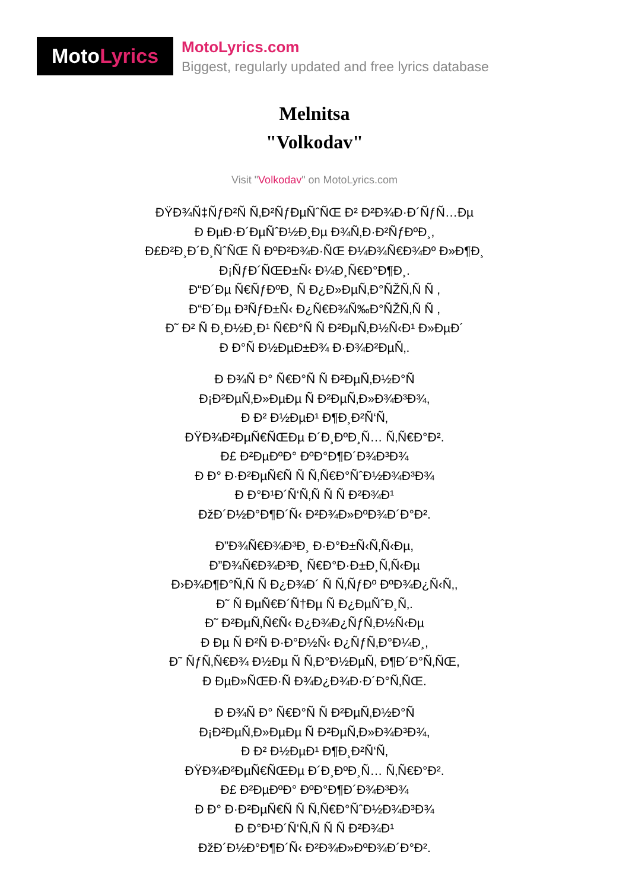Moto Lyrics
MotoLyrics.com
Biggest, regularly updated and free lyrics database
Melnitsa
"Volkodav"
Visit "Volkodav" on MotoLyrics.com
ÐŸÐ¾Ñ‡ÑƒÐ²Ñ Ñ‚Ð²ÑƒÐµÑˆÑŒ Ð² Ð²Ð¾Ð·Ð´ÑƒÑ…Ðµ
Ð ÐµÐ·Ð´ÐµÑˆÐ½Ð¸Ðµ Ð¾Ñ‚Ð·Ð²ÑƒÐºÐ¸,
Ð£Ð²Ð¸Ð´Ð¸ÑˆÑŒ Ñ ÐºÐ²Ð¾Ð·ÑŒ Ð¼Ð¾Ñ€Ð¾Ðº Ð»Ð¶Ð¸
Ð¡ÑƒÐ´ÑŒÐ±Ñ‹ Ð¼Ð¸Ñ€Ð°Ð¶Ð¸.
Ð“Ð´Ðµ Ñ€ÑƒÐºÐ¸ Ñ Ð¿Ð»ÐµÑ‚Ð°ÑŽÑ‚Ñ Ñ ,
Ð“Ð´Ðµ Ð³ÑƒÐ±Ñ‹ Ð¿Ñ€Ð¾Ñ‰Ð°ÑŽÑ‚Ñ Ñ ,
Ð˜ Ð² Ñ Ð¸Ð½Ð¸Ð¹ Ñ€Ð°Ñ Ñ Ð²ÐµÑ‚Ð½Ñ‹Ð¹ Ð»ÐµÐ´
Ð Ð°Ñ Ð½ÐµÐ±Ð¾ Ð·Ð¾Ð²ÐµÑ‚.
Ð Ð¾Ñ Ð° Ñ€Ð°Ñ Ñ Ð²ÐµÑ‚Ð½Ð°Ñ
Ð¡Ð²ÐµÑ‚Ð»ÐµÐµ Ñ Ð²ÐµÑ‚Ð»Ð¾Ð³Ð¾,
Ð Ð² Ð½ÐµÐ¹ Ð¶Ð¸Ð²Ñ‘Ñ‚
ÐŸÐ¾Ð²ÐµÑ€ÑŒÐµ Ð´Ð¸ÐºÐ¸Ñ… Ñ‚Ñ€Ð°Ð².
Ð£ Ð²ÐµÐºÐ° ÐºÐ°Ð¶Ð´Ð¾Ð³Ð¾
Ð Ð° Ð·Ð²ÐµÑ€Ñ Ñ Ñ‚Ñ€Ð°ÑˆÐ½Ð¾Ð³Ð¾
Ð Ð°Ð¹Ð´Ñ‘Ñ‚Ñ Ñ Ñ Ð²Ð¾Ð¹
ÐžÐ´Ð½Ð°Ð¶Ð´Ñ‹ Ð²Ð¾Ð»ÐºÐ¾Ð´Ð°Ð².
Ð”Ð¾Ñ€Ð¾Ð³Ð¸ Ð·Ð°Ð±Ñ‹Ñ‚Ñ‹Ðµ,
Ð”Ð¾Ñ€Ð¾Ð³Ð¸ Ñ€Ð°Ð·Ð±Ð¸Ñ‚Ñ‹Ðµ
Ð›Ð¾Ð¶Ð°Ñ‚Ñ Ñ Ð¿Ð¾Ð´ Ñ Ñ‚ÑƒÐº ÐºÐ¾Ð¿Ñ‹Ñ‚,
Ð˜ Ñ ÐµÑ€Ð´Ñ†Ðµ Ñ Ð¿ÐµÑˆÐ¸Ñ‚.
Ð˜ Ð²ÐµÑ‚Ñ€Ñ‹ Ð¿Ð¾Ð¿ÑƒÑ‚Ð½Ñ‹Ðµ
Ð Ðµ Ñ Ð²Ñ Ð·Ð°Ð½Ñ‹ Ð¿ÑƒÑ‚Ð°Ð¼Ð¸,
Ð˜ ÑƒÑ‚Ñ€Ð¾ Ð½Ðµ Ñ Ñ‚Ð°Ð½ÐµÑ‚ Ð¶Ð´Ð°Ñ‚ÑŒ,
Ð ÐµÐ»ÑŒÐ·Ñ Ð¾Ð¿Ð¾Ð·Ð´Ð°Ñ‚ÑŒ.
Ð Ð¾Ñ Ð° Ñ€Ð°Ñ Ñ Ð²ÐµÑ‚Ð½Ð°Ñ
Ð¡Ð²ÐµÑ‚Ð»ÐµÐµ Ñ Ð²ÐµÑ‚Ð»Ð¾Ð³Ð¾,
Ð Ð² Ð½ÐµÐ¹ Ð¶Ð¸Ð²Ñ‘Ñ‚
ÐŸÐ¾Ð²ÐµÑ€ÑŒÐµ Ð´Ð¸ÐºÐ¸Ñ… Ñ‚Ñ€Ð°Ð².
Ð£ Ð²ÐµÐºÐ° ÐºÐ°Ð¶Ð´Ð¾Ð³Ð¾
Ð Ð° Ð·Ð²ÐµÑ€Ñ Ñ Ñ‚Ñ€Ð°ÑˆÐ½Ð¾Ð³Ð¾
Ð Ð°Ð¹Ð´Ñ‘Ñ‚Ñ Ñ Ñ Ð²Ð¾Ð¹
ÐžÐ´Ð½Ð°Ð¶Ð´Ñ‹ Ð²Ð¾Ð»ÐºÐ¾Ð´Ð°Ð².